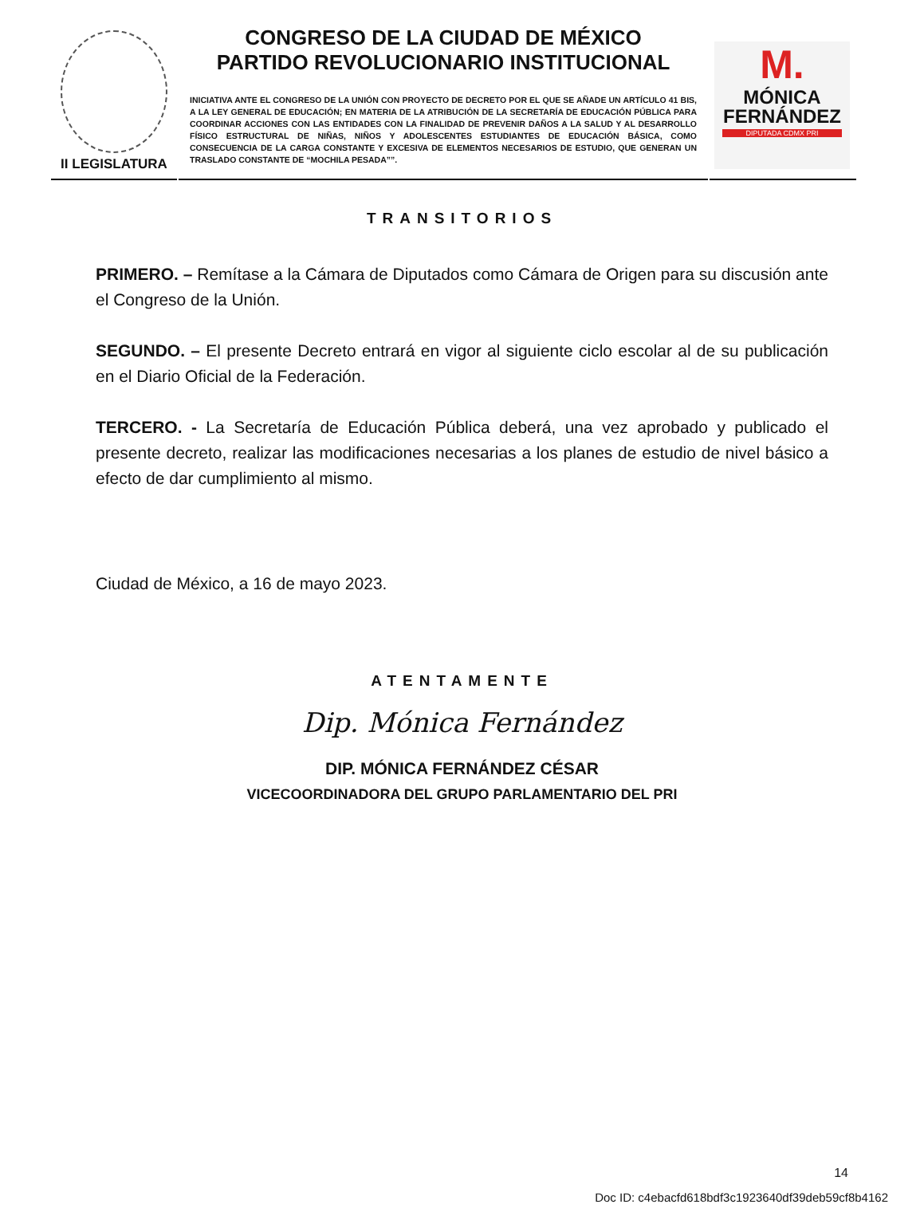II LEGISLATURA
CONGRESO DE LA CIUDAD DE MÉXICO
PARTIDO REVOLUCIONARIO INSTITUCIONAL
INICIATIVA ANTE EL CONGRESO DE LA UNIÓN CON PROYECTO DE DECRETO POR EL QUE SE AÑADE UN ARTÍCULO 41 BIS, A LA LEY GENERAL DE EDUCACIÓN; EN MATERIA DE LA ATRIBUCIÓN DE LA SECRETARÍA DE EDUCACIÓN PÚBLICA PARA COORDINAR ACCIONES CON LAS ENTIDADES CON LA FINALIDAD DE PREVENIR DAÑOS A LA SALUD Y AL DESARROLLO FÍSICO ESTRUCTURAL DE NIÑAS, NIÑOS Y ADOLESCENTES ESTUDIANTES DE EDUCACIÓN BÁSICA, COMO CONSECUENCIA DE LA CARGA CONSTANTE Y EXCESIVA DE ELEMENTOS NECESARIOS DE ESTUDIO, QUE GENERAN UN TRASLADO CONSTANTE DE “MOCHILA PESADA””.
M.
MÓNICA
FERNÁNDEZ
DIPUTADA CDMX PRI
TRANSITORIOS
PRIMERO. – Remítase a la Cámara de Diputados como Cámara de Origen para su discusión ante el Congreso de la Unión.
SEGUNDO. – El presente Decreto entrará en vigor al siguiente ciclo escolar al de su publicación en el Diario Oficial de la Federación.
TERCERO. - La Secretaría de Educación Pública deberá, una vez aprobado y publicado el presente decreto, realizar las modificaciones necesarias a los planes de estudio de nivel básico a efecto de dar cumplimiento al mismo.
Ciudad de México, a 16 de mayo 2023.
ATENTAMENTE
Dip. Mónica Fernández
DIP. MÓNICA FERNÁNDEZ CÉSAR
VICECOORDINADORA DEL GRUPO PARLAMENTARIO DEL PRI
14
Doc ID: c4ebacfd618bdf3c1923640df39deb59cf8b4162